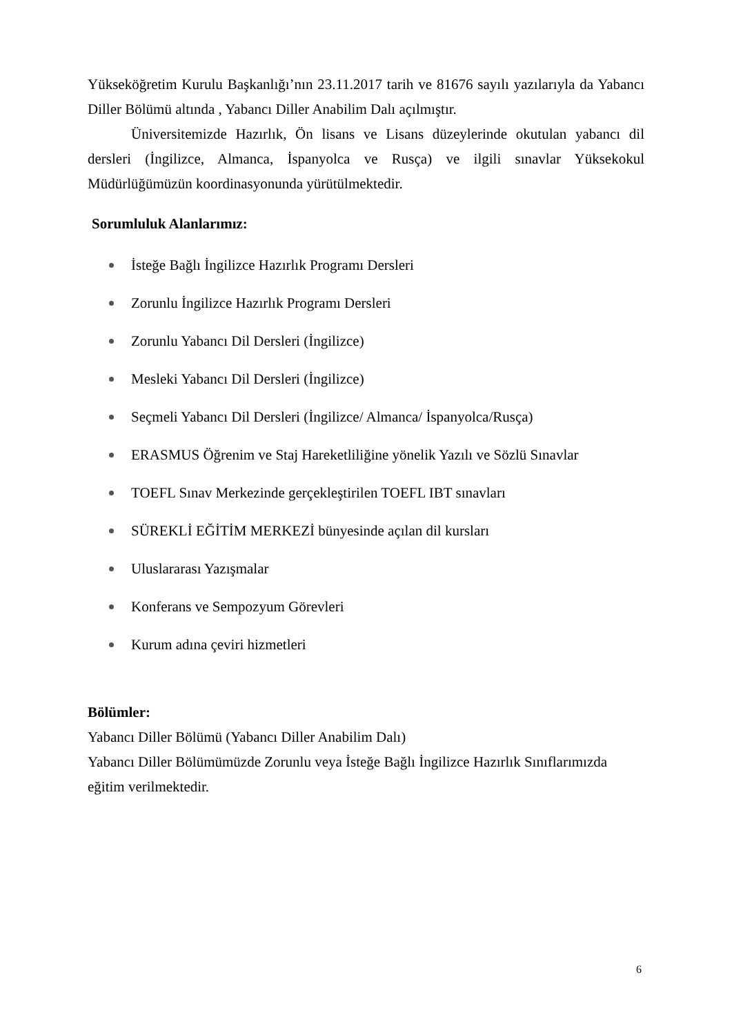Yükseköğretim Kurulu Başkanlığı’nın 23.11.2017 tarih ve 81676 sayılı yazılarıyla da Yabancı Diller Bölümü altında , Yabancı Diller Anabilim Dalı açılmıştır.
Üniversitemizde Hazırlık, Ön lisans ve Lisans düzeylerinde okutulan yabancı dil dersleri (İngilizce, Almanca, İspanyolca ve Rusça) ve ilgili sınavlar Yüksekokul Müdürlüğümüzün koordinasyonunda yürütülmektedir.
Sorumluluk Alanlarımız:
İsteğe Bağlı İngilizce Hazırlık Programı Dersleri
Zorunlu İngilizce Hazırlık Programı Dersleri
Zorunlu Yabancı Dil Dersleri (İngilizce)
Mesleki Yabancı Dil Dersleri (İngilizce)
Seçmeli Yabancı Dil Dersleri (İngilizce/ Almanca/ İspanyolca/Rusça)
ERASMUS Öğrenim ve Staj Hareketliliğine yönelik Yazılı ve Sözlü Sınavlar
TOEFL Sınav Merkezinde gerçekleştirilen TOEFL IBT sınavları
SÜREKLİ EĞİTİM MERKEZİ bünyesinde açılan dil kursları
Uluslararası Yazışmalar
Konferans ve Sempozyum Görevleri
Kurum adına çeviri hizmetleri
Bölümler:
Yabancı Diller Bölümü (Yabancı Diller Anabilim Dalı)
Yabancı Diller Bölümümüzde Zorunlu veya İsteğe Bağlı İngilizce Hazırlık Sınıflarımızda eğitim verilmektedir.
6